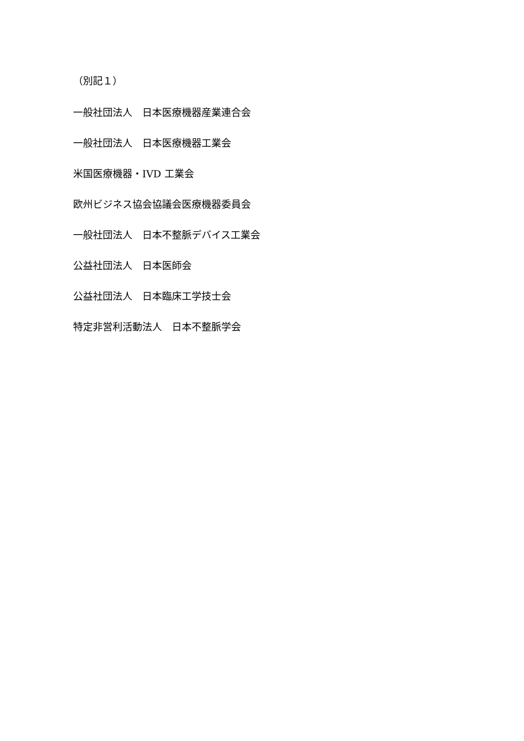（別記１）
一般社団法人　日本医療機器産業連合会
一般社団法人　日本医療機器工業会
米国医療機器・IVD 工業会
欧州ビジネス協会協議会医療機器委員会
一般社団法人　日本不整脈デバイス工業会
公益社団法人　日本医師会
公益社団法人　日本臨床工学技士会
特定非営利活動法人　日本不整脈学会